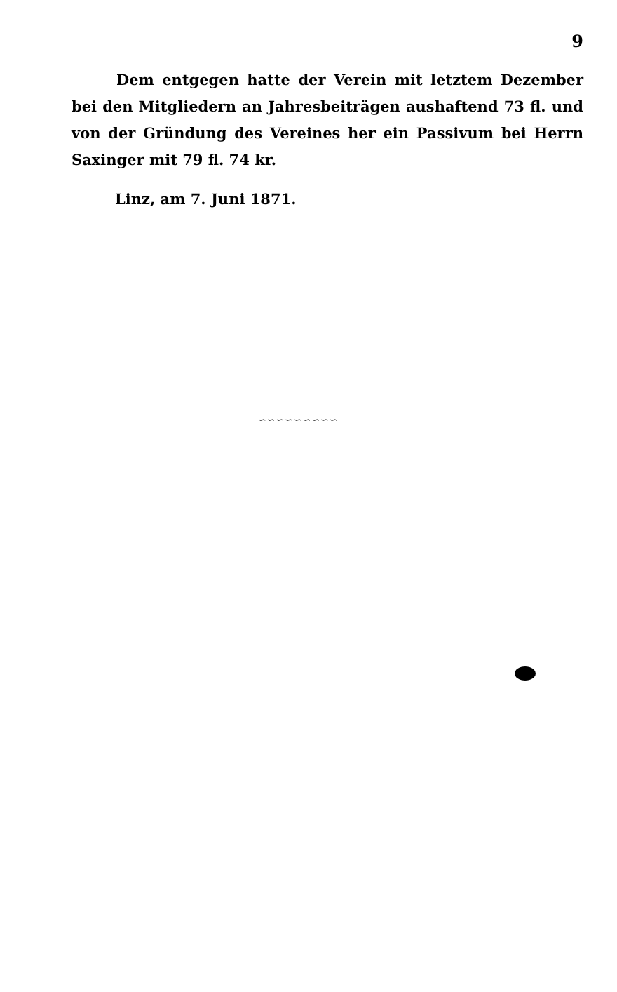9
Dem entgegen hatte der Verein mit letztem Dezember bei den Mitgliedern an Jahresbeiträgen aushaftend 73 fl. und von der Gründung des Vereines her ein Passivum bei Herrn Saxinger mit 79 fl. 74 kr.
Linz, am 7. Juni 1871.
∽∽∽∽∽∽∽∽∽